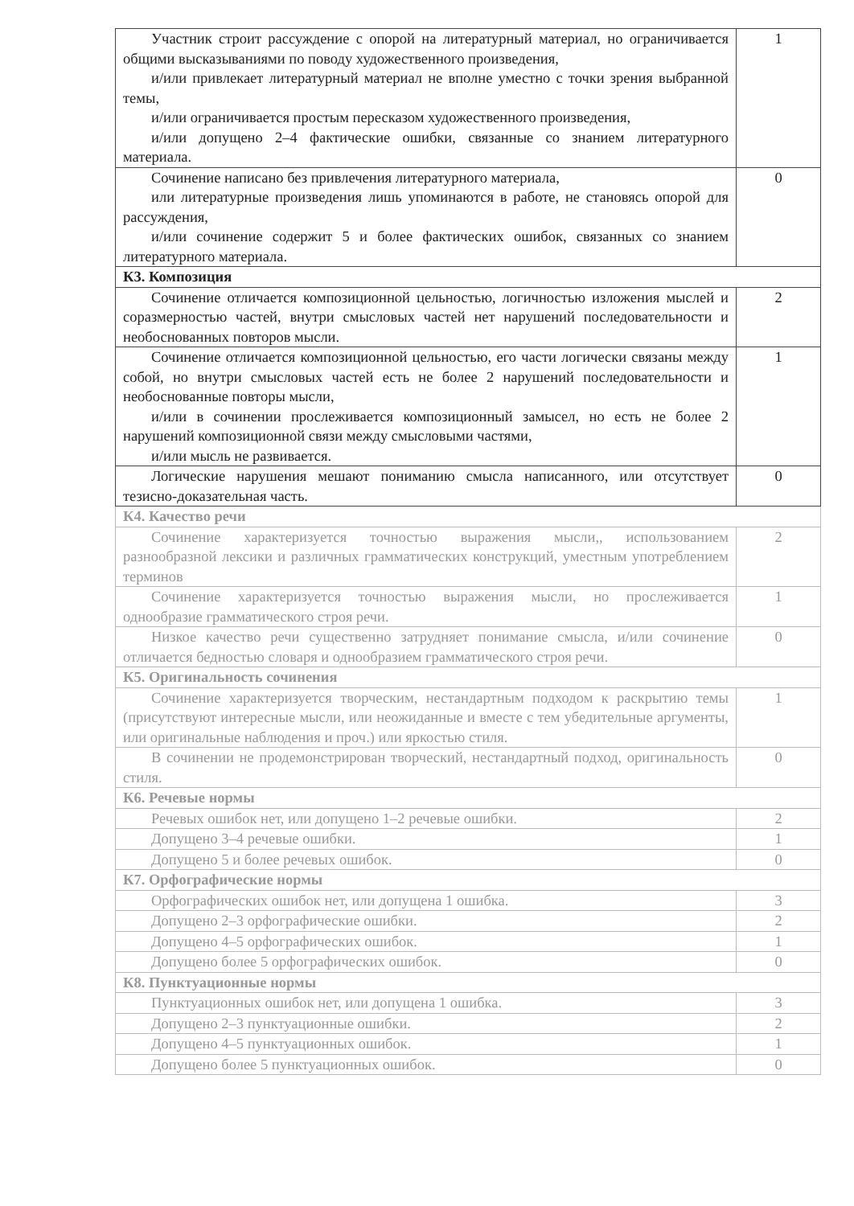| Участник строит рассуждение с опорой на литературный материал, но ограничивается общими высказываниями по поводу художественного произведения, и/или привлекает литературный материал не вполне уместно с точки зрения выбранной темы, и/или ограничивается простым пересказом художественного произведения, и/или допущено 2–4 фактические ошибки, связанные со знанием литературного материала. | 1 |
| Сочинение написано без привлечения литературного материала, или литературные произведения лишь упоминаются в работе, не становясь опорой для рассуждения, и/или сочинение содержит 5 и более фактических ошибок, связанных со знанием литературного материала. | 0 |
| К3. Композиция | |
| Сочинение отличается композиционной цельностью, логичностью изложения мыслей и соразмерностью частей, внутри смысловых частей нет нарушений последовательности и необоснованных повторов мысли. | 2 |
| Сочинение отличается композиционной цельностью, его части логически связаны между собой, но внутри смысловых частей есть не более 2 нарушений последовательности и необоснованные повторы мысли, и/или в сочинении прослеживается композиционный замысел, но есть не более 2 нарушений композиционной связи между смысловыми частями, и/или мысль не развивается. | 1 |
| Логические нарушения мешают пониманию смысла написанного, или отсутствует тезисно-доказательная часть. | 0 |
| К4. Качество речи | |
| Сочинение характеризуется точностью выражения мысли,, использованием разнообразной лексики и различных грамматических конструкций, уместным употреблением терминов | 2 |
| Сочинение характеризуется точностью выражения мысли, но прослеживается однообразие грамматического строя речи. | 1 |
| Низкое качество речи существенно затрудняет понимание смысла, и/или сочинение отличается бедностью словаря и однообразием грамматического строя речи. | 0 |
| К5. Оригинальность сочинения | |
| Сочинение характеризуется творческим, нестандартным подходом к раскрытию темы (присутствуют интересные мысли, или неожиданные и вместе с тем убедительные аргументы, или оригинальные наблюдения и проч.) или яркостью стиля. | 1 |
| В сочинении не продемонстрирован творческий, нестандартный подход, оригинальность стиля. | 0 |
| К6. Речевые нормы | |
| Речевых ошибок нет, или допущено 1–2 речевые ошибки. | 2 |
| Допущено 3–4 речевые ошибки. | 1 |
| Допущено 5 и более речевых ошибок. | 0 |
| К7. Орфографические нормы | |
| Орфографических ошибок нет, или допущена 1 ошибка. | 3 |
| Допущено 2–3 орфографические ошибки. | 2 |
| Допущено 4–5 орфографических ошибок. | 1 |
| Допущено более 5 орфографических ошибок. | 0 |
| К8. Пунктуационные нормы | |
| Пунктуационных ошибок нет, или допущена 1 ошибка. | 3 |
| Допущено 2–3 пунктуационные ошибки. | 2 |
| Допущено 4–5 пунктуационных ошибок. | 1 |
| Допущено более 5 пунктуационных ошибок. | 0 |